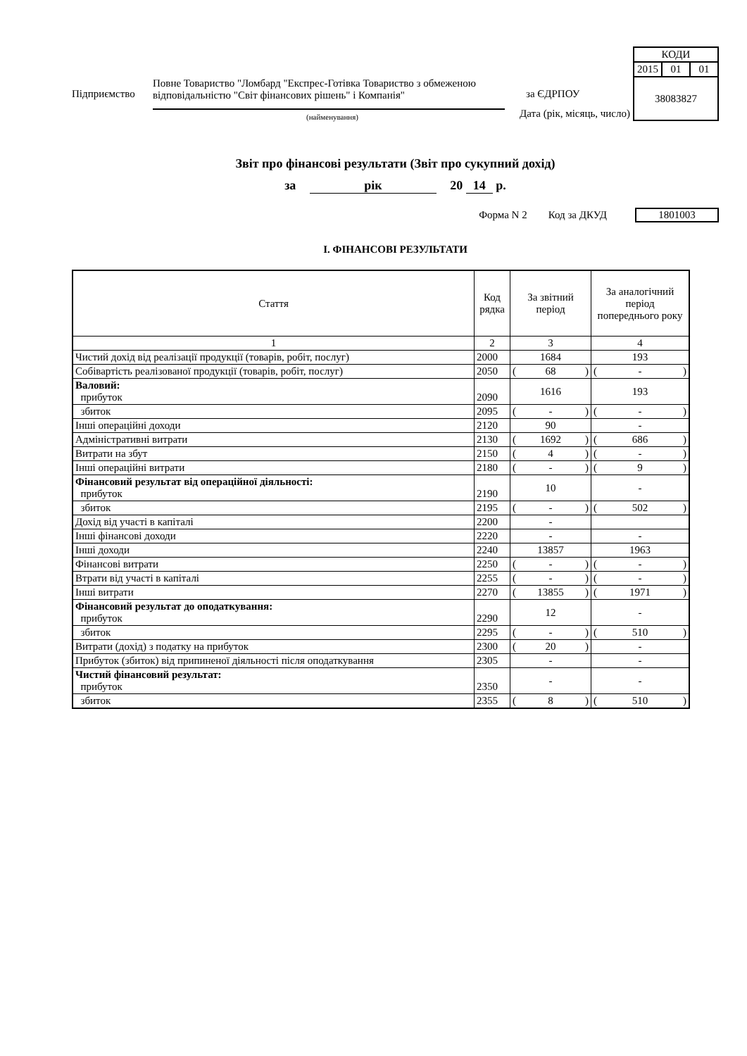Дата (рік, місяць, число)
| КОДИ | | |
| 2015 | 01 | 01 |
| 38083827 | | |
Підприємство
Повне Товариство "Ломбард "Експрес-Готівка Товариство з обмеженою відповідальністю "Світ фінансових рішень" і Компанія"
за ЄДРПОУ
(найменування)
Звіт про фінансові результати (Звіт про сукупний дохід)
за рік 20 14 р.
Форма N 2 Код за ДКУД 1801003
І. ФІНАНСОВІ РЕЗУЛЬТАТИ
| Стаття | Код рядка | За звітний період | За аналогічний період попереднього року |
| --- | --- | --- | --- |
| 1 | 2 | 3 | 4 |
| Чистий дохід від реалізації продукції (товарів, робіт, послуг) | 2000 | 1684 | 193 |
| Собівартість реалізованої продукції (товарів, робіт, послуг) | 2050 | ( 68 ) | ( - ) |
| Валовий: прибуток | 2090 | 1616 | 193 |
| збиток | 2095 | ( - ) | ( - ) |
| Інші операційні доходи | 2120 | 90 | - |
| Адміністративні витрати | 2130 | ( 1692 ) | ( 686 ) |
| Витрати на збут | 2150 | ( 4 ) | ( - ) |
| Інші операційні витрати | 2180 | ( - ) | ( 9 ) |
| Фінансовий результат від операційної діяльності: прибуток | 2190 | 10 | - |
| збиток | 2195 | ( - ) | ( 502 ) |
| Дохід від участі в капіталі | 2200 | - | |
| Інші фінансові доходи | 2220 | - | - |
| Інші доходи | 2240 | 13857 | 1963 |
| Фінансові витрати | 2250 | ( - ) | ( - ) |
| Втрати від участі в капіталі | 2255 | ( - ) | ( - ) |
| Інші витрати | 2270 | ( 13855 ) | ( 1971 ) |
| Фінансовий результат до оподаткування: прибуток | 2290 | 12 | - |
| збиток | 2295 | ( - ) | ( 510 ) |
| Витрати (дохід) з податку на прибуток | 2300 | ( 20 ) | - |
| Прибуток (збиток) від припиненої діяльності після оподаткування | 2305 | - | - |
| Чистий фінансовий результат: прибуток | 2350 | - | - |
| збиток | 2355 | ( 8 ) | ( 510 ) |